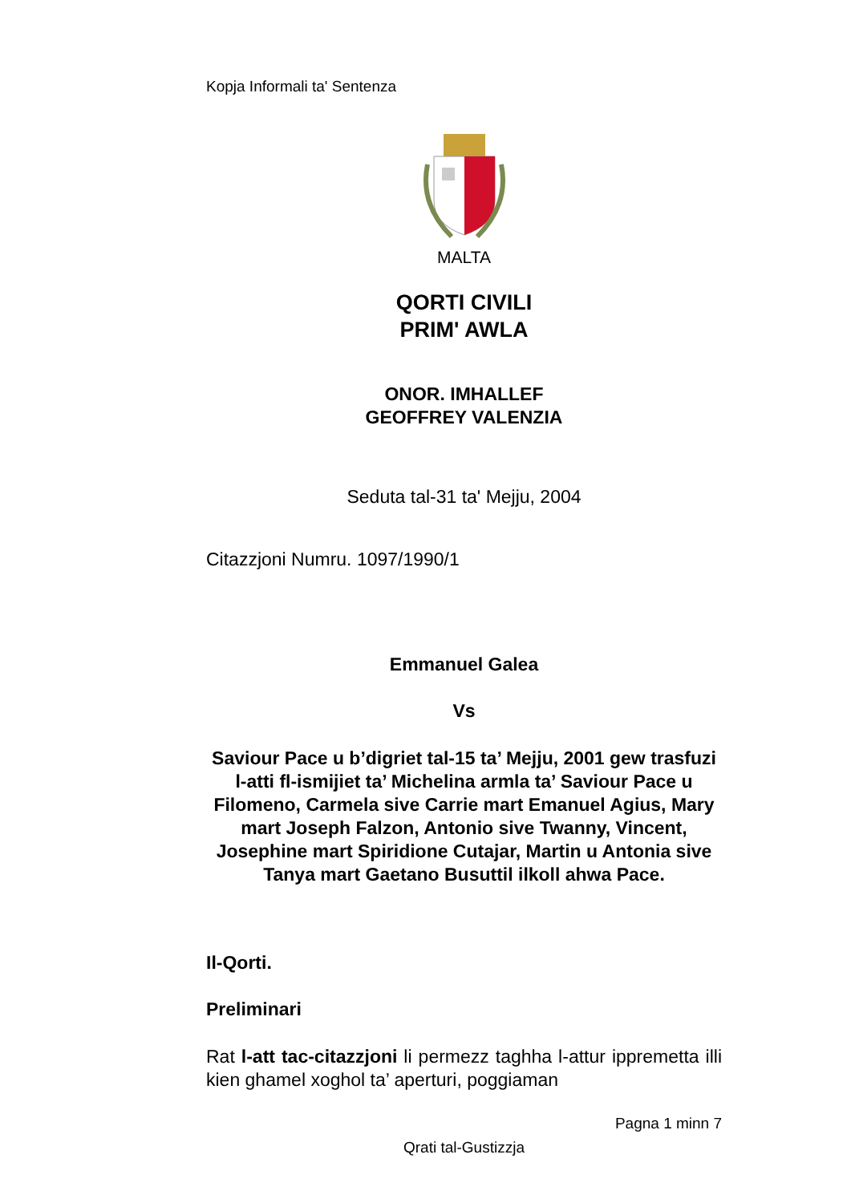Kopja Informali ta' Sentenza
MALTA
QORTI CIVILI
PRIM' AWLA
ONOR. IMHALLEF
GEOFFREY VALENZIA
Seduta tal-31 ta' Mejju, 2004
Citazzjoni Numru. 1097/1990/1
Emmanuel Galea
Vs
Saviour Pace u b’digriet tal-15 ta’ Mejju, 2001 gew trasfuzi l-atti fl-ismijiet ta’ Michelina armla ta’ Saviour Pace u Filomeno, Carmela sive Carrie mart Emanuel Agius, Mary mart Joseph Falzon, Antonio sive Twanny, Vincent, Josephine mart Spiridione Cutajar, Martin u Antonia sive Tanya mart Gaetano Busuttil ilkoll ahwa Pace.
Il-Qorti.
Preliminari
Rat l-att tac-citazzjoni li permezz taghha l-attur ippremetta illi kien ghamel xoghol ta’ aperturi, poggiaman
Pagna 1 minn 7
Qrati tal-Gustizzja